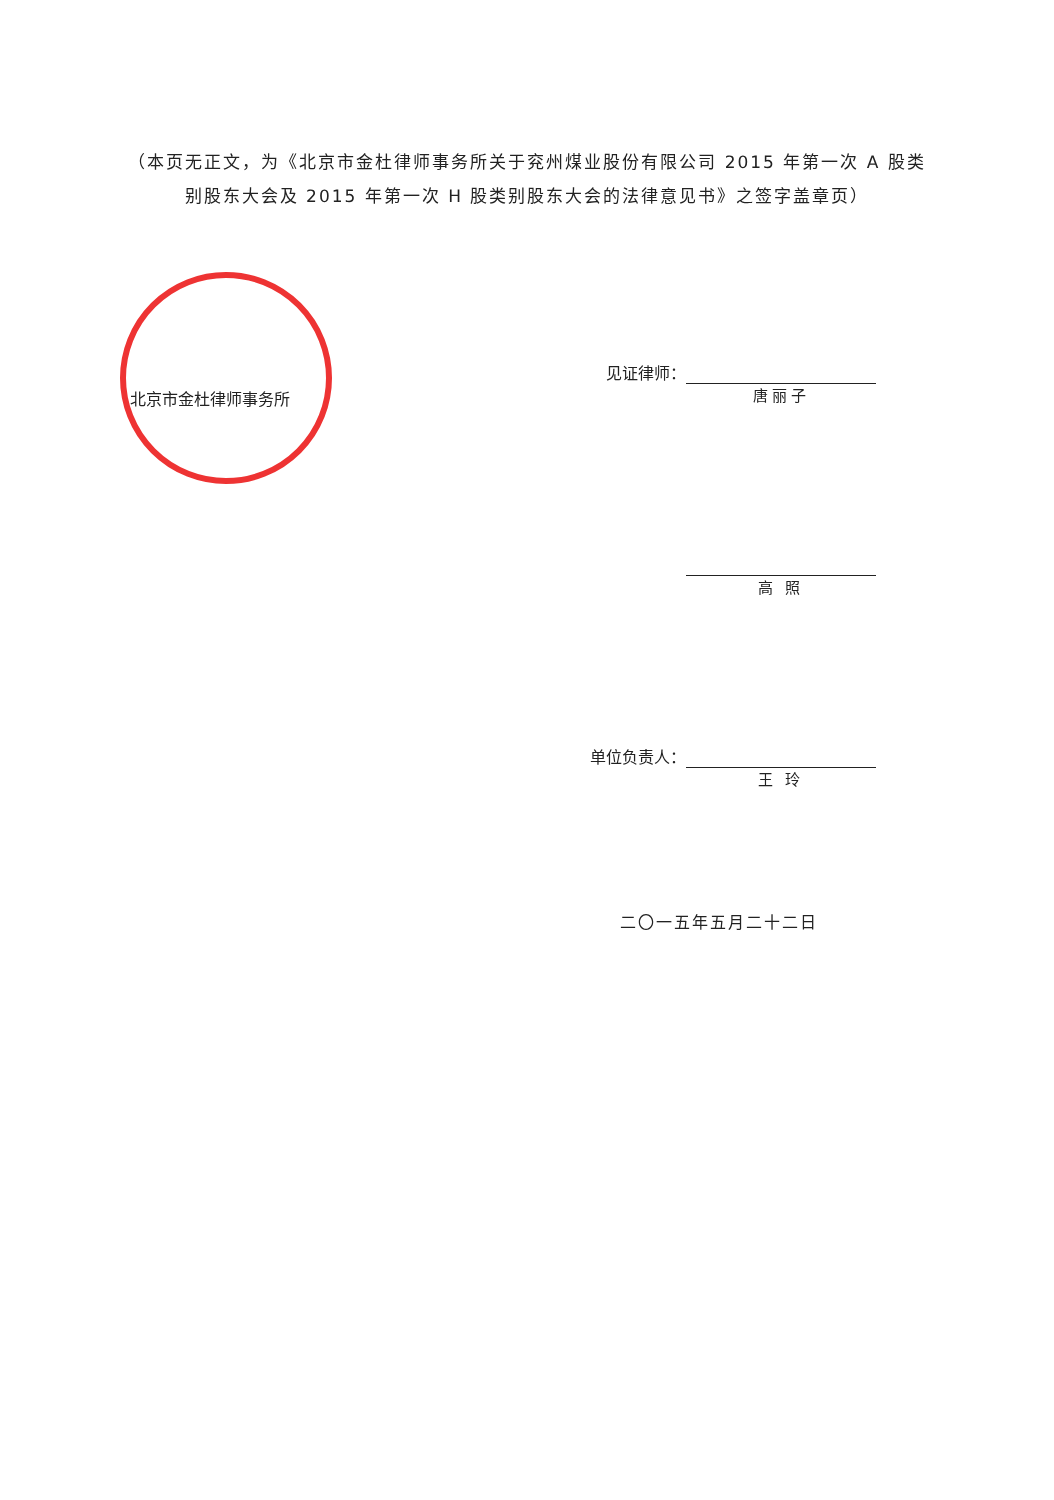（本页无正文，为《北京市金杜律师事务所关于兖州煤业股份有限公司 2015 年第一次 A 股类别股东大会及 2015 年第一次 H 股类别股东大会的法律意见书》之签字盖章页）
北京市金杜律师事务所
见证律师：
唐丽子
高 照
单位负责人：
王 玲
二〇一五年五月二十二日